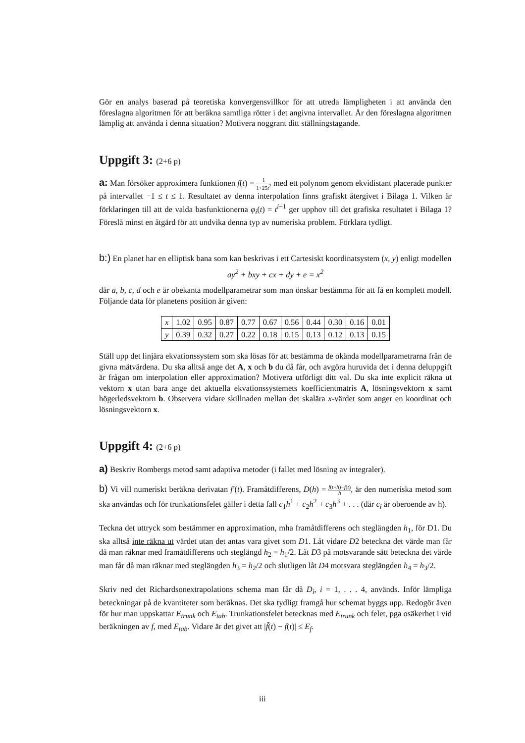Gör en analys baserad på teoretiska konvergensvillkor för att utreda lämpligheten i att använda den föreslagna algoritmen för att beräkna samtliga rötter i det angivna intervallet. Är den föreslagna algoritmen lämplig att använda i denna situation? Motivera noggrant ditt ställningstagande.
Uppgift 3: (2+6 p)
a: Man försöker approximera funktionen f(t) = 1 1+25t<sup>2</sup> med ett polynom genom ekvidistant placerade punkter på intervallet −1 ≤ t ≤ 1. Resultatet av denna interpolation finns grafiskt återgivet i Bilaga 1. Vilken är förklaringen till att de valda basfunktionerna φ<sub>i</sub>(t) = t<sup>i−1</sup> ger upphov till det grafiska resultatet i Bilaga 1? Föreslå minst en åtgärd för att undvika denna typ av numeriska problem. Förklara tydligt.
b:) En planet har en elliptisk bana som kan beskrivas i ett Cartesiskt koordinatsystem (x, y) enligt modellen
ay<sup>2</sup> + bxy + cx + dy + e = x<sup>2</sup>
där a, b, c, d och e är obekanta modellparametrar som man önskar bestämma för att få en komplett modell. Följande data för planetens position är given:
| x | 1.02 | 0.95 | 0.87 | 0.77 | 0.67 | 0.56 | 0.44 | 0.30 | 0.16 | 0.01 |
| y | 0.39 | 0.32 | 0.27 | 0.22 | 0.18 | 0.15 | 0.13 | 0.12 | 0.13 | 0.15 |
Ställ upp det linjära ekvationssystem som ska lösas för att bestämma de okända modellparametrarna från de givna mätvärdena. Du ska alltså ange det A, x och b du då får, och avgöra huruvida det i denna deluppgift är frågan om interpolation eller approximation? Motivera utförligt ditt val. Du ska inte explicit räkna ut vektorn x utan bara ange det aktuella ekvationssystemets koefficientmatris A, lösningsvektorn x samt högerledsvektorn b. Observera vidare skillnaden mellan det skalära x-värdet som anger en koordinat och lösningsvektorn x.
Uppgift 4: (2+6 p)
a) Beskriv Rombergs metod samt adaptiva metoder (i fallet med lösning av integraler).
b) Vi vill numeriskt beräkna derivatan f′(t). Framåtdifferens, D(h) = f(t+h)−f(t) h, är den numeriska metod som ska användas och för trunkationsfelet gäller i detta fall c<sub>1</sub>h<sup>1</sup> + c<sub>2</sub>h<sup>2</sup> + c<sub>3</sub>h<sup>3</sup> + . . . (där c<sub>i</sub> är oberoende av h).
Teckna det uttryck som bestämmer en approximation, mha framåtdifferens och steglängden h<sub>1</sub>, för D1. Du ska alltså inte räkna ut värdet utan det antas vara givet som D1. Låt vidare D2 beteckna det värde man får då man räknar med framåtdifferens och steglängd h<sub>2</sub> = h<sub>1</sub>/2. Låt D3 på motsvarande sätt beteckna det värde man får då man räknar med steglängden h<sub>3</sub> = h<sub>2</sub>/2 och slutligen låt D4 motsvara steglängden h<sub>4</sub> = h<sub>3</sub>/2.
Skriv ned det Richardsonextrapolations schema man får då D<sub>i</sub>, i = 1, . . . 4, används. Inför lämpliga beteckningar på de kvantiteter som beräknas. Det ska tydligt framgå hur schemat byggs upp. Redogör även för hur man uppskattar E<sub>trunk</sub> och E<sub>tab</sub>. Trunkationsfelet betecknas med E<sub>trunk</sub> och felet, pga osäkerhet i vid beräkningen av f, med E<sub>tab</sub>. Vidare är det givet att |f̃(t) − f(t)| ≤ E<sub>f</sub>.
iii